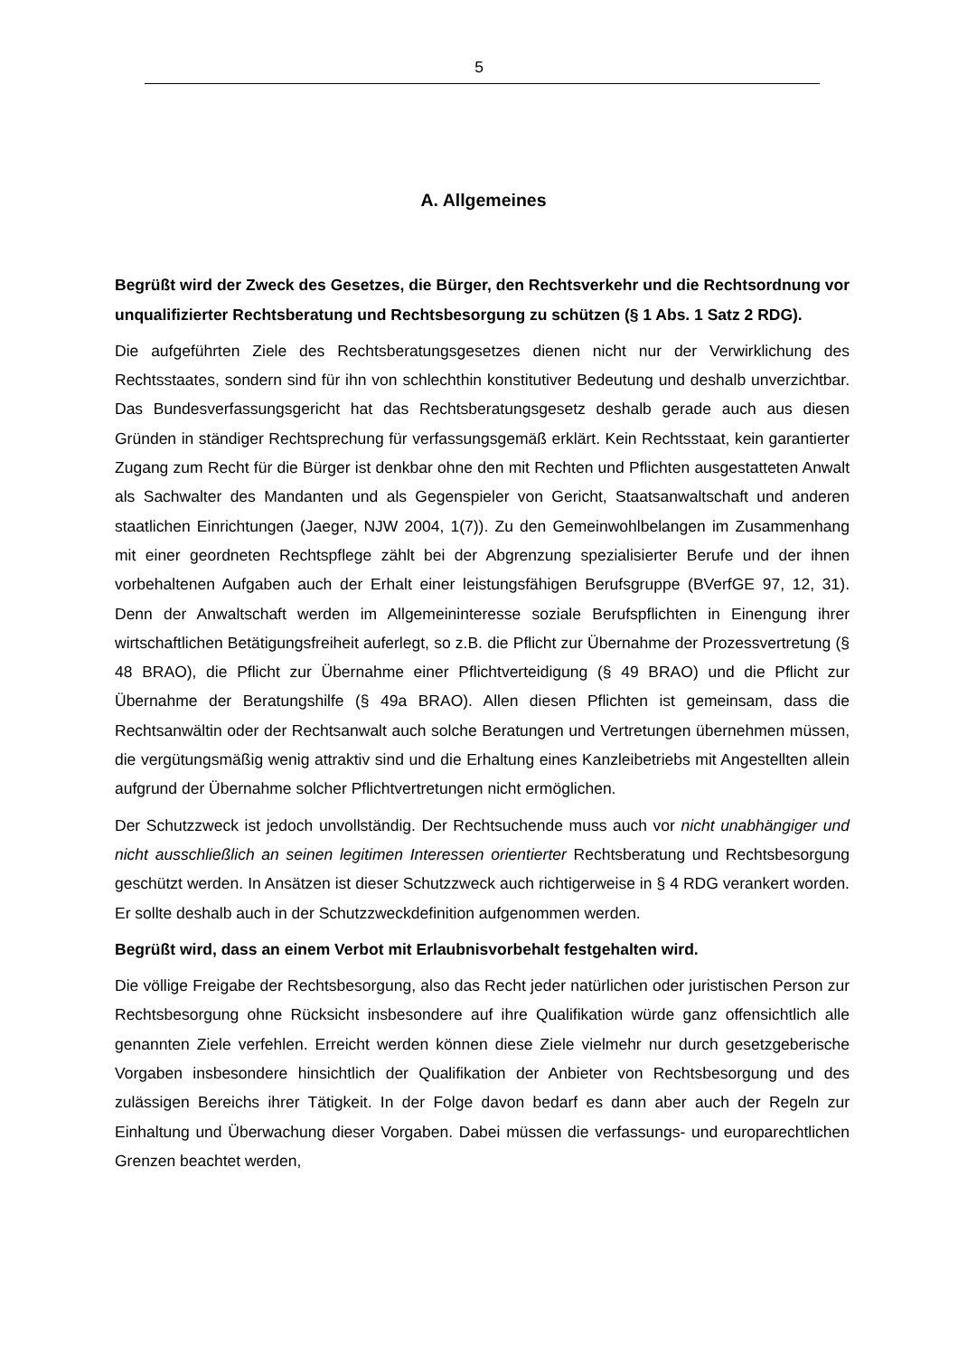5
A. Allgemeines
Begrüßt wird der Zweck des Gesetzes, die Bürger, den Rechtsverkehr und die Rechtsordnung vor unqualifizierter Rechtsberatung und Rechtsbesorgung zu schützen (§ 1 Abs. 1 Satz 2 RDG).
Die aufgeführten Ziele des Rechtsberatungsgesetzes dienen nicht nur der Verwirklichung des Rechtsstaates, sondern sind für ihn von schlechthin konstitutiver Bedeutung und deshalb unverzichtbar. Das Bundesverfassungsgericht hat das Rechtsberatungsgesetz deshalb gerade auch aus diesen Gründen in ständiger Rechtsprechung für verfassungsgemäß erklärt. Kein Rechtsstaat, kein garantierter Zugang zum Recht für die Bürger ist denkbar ohne den mit Rechten und Pflichten ausgestatteten Anwalt als Sachwalter des Mandanten und als Gegenspieler von Gericht, Staatsanwaltschaft und anderen staatlichen Einrichtungen (Jaeger, NJW 2004, 1(7)). Zu den Gemeinwohlbelangen im Zusammenhang mit einer geordneten Rechtspflege zählt bei der Abgrenzung spezialisierter Berufe und der ihnen vorbehaltenen Aufgaben auch der Erhalt einer leistungsfähigen Berufsgruppe (BVerfGE 97, 12, 31). Denn der Anwaltschaft werden im Allgemeininteresse soziale Berufspflichten in Einengung ihrer wirtschaftlichen Betätigungsfreiheit auferlegt, so z.B. die Pflicht zur Übernahme der Prozessvertretung (§ 48 BRAO), die Pflicht zur Übernahme einer Pflichtverteidigung (§ 49 BRAO) und die Pflicht zur Übernahme der Beratungshilfe (§ 49a BRAO). Allen diesen Pflichten ist gemeinsam, dass die Rechtsanwältin oder der Rechtsanwalt auch solche Beratungen und Vertretungen übernehmen müssen, die vergütungsmäßig wenig attraktiv sind und die Erhaltung eines Kanzleibetriebs mit Angestellten allein aufgrund der Übernahme solcher Pflichtvertretungen nicht ermöglichen.
Der Schutzzweck ist jedoch unvollständig. Der Rechtsuchende muss auch vor nicht unabhängiger und nicht ausschließlich an seinen legitimen Interessen orientierter Rechtsberatung und Rechtsbesorgung geschützt werden. In Ansätzen ist dieser Schutzzweck auch richtigerweise in § 4 RDG verankert worden. Er sollte deshalb auch in der Schutzzweckdefinition aufgenommen werden.
Begrüßt wird, dass an einem Verbot mit Erlaubnisvorbehalt festgehalten wird.
Die völlige Freigabe der Rechtsbesorgung, also das Recht jeder natürlichen oder juristischen Person zur Rechtsbesorgung ohne Rücksicht insbesondere auf ihre Qualifikation würde ganz offensichtlich alle genannten Ziele verfehlen. Erreicht werden können diese Ziele vielmehr nur durch gesetzgeberische Vorgaben insbesondere hinsichtlich der Qualifikation der Anbieter von Rechtsbesorgung und des zulässigen Bereichs ihrer Tätigkeit. In der Folge davon bedarf es dann aber auch der Regeln zur Einhaltung und Überwachung dieser Vorgaben. Dabei müssen die verfassungs- und europarechtlichen Grenzen beachtet werden,